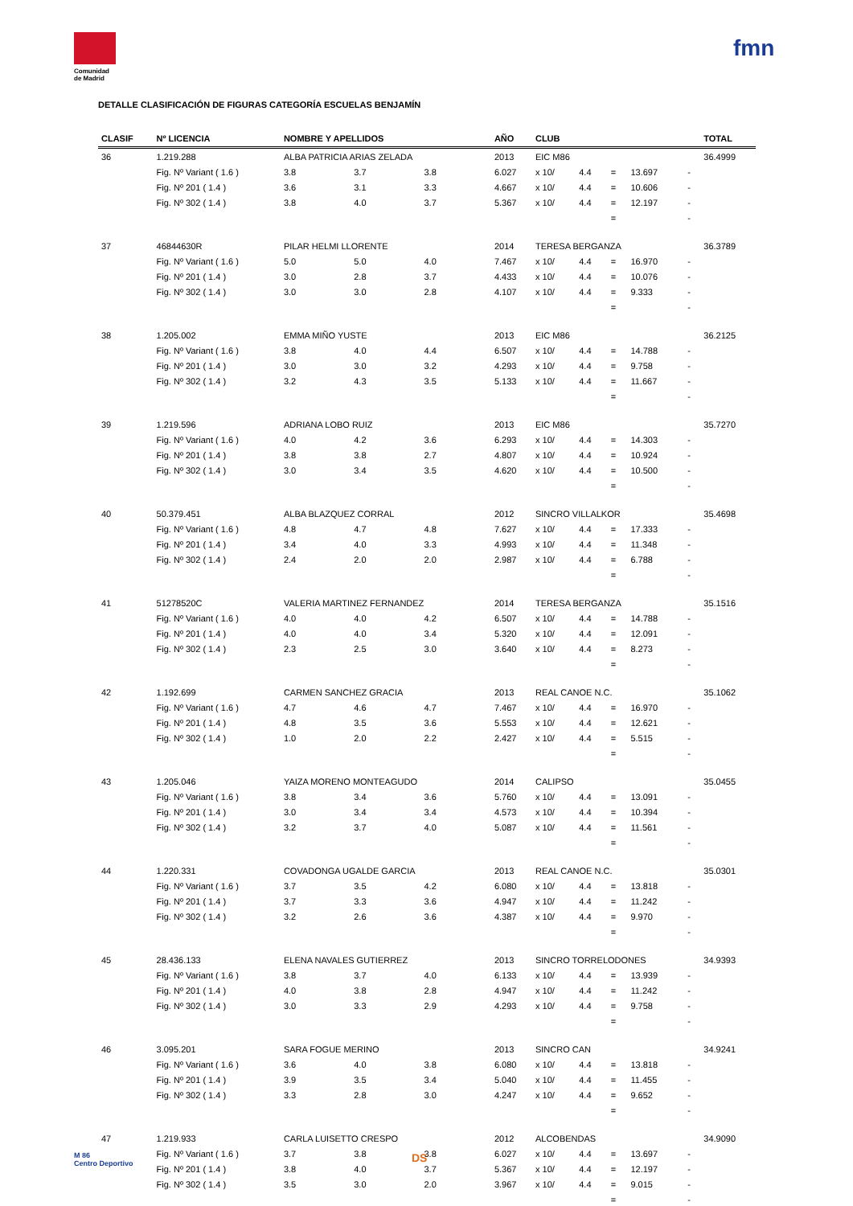Comunidad
de Madrid
fmn
DETALLE CLASIFICACIÓN DE FIGURAS CATEGORÍA ESCUELAS BENJAMÍN
| CLASIF | Nº LICENCIA | NOMBRE Y APELLIDOS | | | AÑO | CLUB | | | | | TOTAL |
| --- | --- | --- | --- | --- | --- | --- | --- | --- | --- | --- | --- |
| 36 | 1.219.288 | ALBA PATRICIA ARIAS ZELADA | | | 2013 | EIC M86 | | | | | 36.4999 |
| | Fig. Nº Variant ( 1.6 ) | 3.8 | 3.7 | 3.8 | 6.027 | x 10/ | 4.4 | = | 13.697 | - | |
| | Fig. Nº 201 ( 1.4 ) | 3.6 | 3.1 | 3.3 | 4.667 | x 10/ | 4.4 | = | 10.606 | - | |
| | Fig. Nº 302 ( 1.4 ) | 3.8 | 4.0 | 3.7 | 5.367 | x 10/ | 4.4 | = | 12.197 | - | |
| | | | | | | | | = | | - | |
| 37 | 46844630R | PILAR HELMI LLORENTE | | | 2014 | TERESA BERGANZA | | | | | 36.3789 |
| | Fig. Nº Variant ( 1.6 ) | 5.0 | 5.0 | 4.0 | 7.467 | x 10/ | 4.4 | = | 16.970 | - | |
| | Fig. Nº 201 ( 1.4 ) | 3.0 | 2.8 | 3.7 | 4.433 | x 10/ | 4.4 | = | 10.076 | - | |
| | Fig. Nº 302 ( 1.4 ) | 3.0 | 3.0 | 2.8 | 4.107 | x 10/ | 4.4 | = | 9.333 | - | |
| | | | | | | | | = | | - | |
| 38 | 1.205.002 | EMMA MIÑO YUSTE | | | 2013 | EIC M86 | | | | | 36.2125 |
| | Fig. Nº Variant ( 1.6 ) | 3.8 | 4.0 | 4.4 | 6.507 | x 10/ | 4.4 | = | 14.788 | - | |
| | Fig. Nº 201 ( 1.4 ) | 3.0 | 3.0 | 3.2 | 4.293 | x 10/ | 4.4 | = | 9.758 | - | |
| | Fig. Nº 302 ( 1.4 ) | 3.2 | 4.3 | 3.5 | 5.133 | x 10/ | 4.4 | = | 11.667 | - | |
| | | | | | | | | = | | - | |
| 39 | 1.219.596 | ADRIANA LOBO RUIZ | | | 2013 | EIC M86 | | | | | 35.7270 |
| | Fig. Nº Variant ( 1.6 ) | 4.0 | 4.2 | 3.6 | 6.293 | x 10/ | 4.4 | = | 14.303 | - | |
| | Fig. Nº 201 ( 1.4 ) | 3.8 | 3.8 | 2.7 | 4.807 | x 10/ | 4.4 | = | 10.924 | - | |
| | Fig. Nº 302 ( 1.4 ) | 3.0 | 3.4 | 3.5 | 4.620 | x 10/ | 4.4 | = | 10.500 | - | |
| | | | | | | | | = | | - | |
| 40 | 50.379.451 | ALBA BLAZQUEZ CORRAL | | | 2012 | SINCRO VILLALKOR | | | | | 35.4698 |
| | Fig. Nº Variant ( 1.6 ) | 4.8 | 4.7 | 4.8 | 7.627 | x 10/ | 4.4 | = | 17.333 | - | |
| | Fig. Nº 201 ( 1.4 ) | 3.4 | 4.0 | 3.3 | 4.993 | x 10/ | 4.4 | = | 11.348 | - | |
| | Fig. Nº 302 ( 1.4 ) | 2.4 | 2.0 | 2.0 | 2.987 | x 10/ | 4.4 | = | 6.788 | - | |
| | | | | | | | | = | | - | |
| 41 | 51278520C | VALERIA MARTINEZ FERNANDEZ | | | 2014 | TERESA BERGANZA | | | | | 35.1516 |
| | Fig. Nº Variant ( 1.6 ) | 4.0 | 4.0 | 4.2 | 6.507 | x 10/ | 4.4 | = | 14.788 | - | |
| | Fig. Nº 201 ( 1.4 ) | 4.0 | 4.0 | 3.4 | 5.320 | x 10/ | 4.4 | = | 12.091 | - | |
| | Fig. Nº 302 ( 1.4 ) | 2.3 | 2.5 | 3.0 | 3.640 | x 10/ | 4.4 | = | 8.273 | - | |
| | | | | | | | | = | | - | |
| 42 | 1.192.699 | CARMEN SANCHEZ GRACIA | | | 2013 | REAL CANOE N.C. | | | | | 35.1062 |
| | Fig. Nº Variant ( 1.6 ) | 4.7 | 4.6 | 4.7 | 7.467 | x 10/ | 4.4 | = | 16.970 | - | |
| | Fig. Nº 201 ( 1.4 ) | 4.8 | 3.5 | 3.6 | 5.553 | x 10/ | 4.4 | = | 12.621 | - | |
| | Fig. Nº 302 ( 1.4 ) | 1.0 | 2.0 | 2.2 | 2.427 | x 10/ | 4.4 | = | 5.515 | - | |
| | | | | | | | | = | | - | |
| 43 | 1.205.046 | YAIZA MORENO MONTEAGUDO | | | 2014 | CALIPSO | | | | | 35.0455 |
| | Fig. Nº Variant ( 1.6 ) | 3.8 | 3.4 | 3.6 | 5.760 | x 10/ | 4.4 | = | 13.091 | - | |
| | Fig. Nº 201 ( 1.4 ) | 3.0 | 3.4 | 3.4 | 4.573 | x 10/ | 4.4 | = | 10.394 | - | |
| | Fig. Nº 302 ( 1.4 ) | 3.2 | 3.7 | 4.0 | 5.087 | x 10/ | 4.4 | = | 11.561 | - | |
| | | | | | | | | = | | - | |
| 44 | 1.220.331 | COVADONGA UGALDE GARCIA | | | 2013 | REAL CANOE N.C. | | | | | 35.0301 |
| | Fig. Nº Variant ( 1.6 ) | 3.7 | 3.5 | 4.2 | 6.080 | x 10/ | 4.4 | = | 13.818 | - | |
| | Fig. Nº 201 ( 1.4 ) | 3.7 | 3.3 | 3.6 | 4.947 | x 10/ | 4.4 | = | 11.242 | - | |
| | Fig. Nº 302 ( 1.4 ) | 3.2 | 2.6 | 3.6 | 4.387 | x 10/ | 4.4 | = | 9.970 | - | |
| | | | | | | | | = | | - | |
| 45 | 28.436.133 | ELENA NAVALES GUTIERREZ | | | 2013 | SINCRO TORRELODONES | | | | | 34.9393 |
| | Fig. Nº Variant ( 1.6 ) | 3.8 | 3.7 | 4.0 | 6.133 | x 10/ | 4.4 | = | 13.939 | - | |
| | Fig. Nº 201 ( 1.4 ) | 4.0 | 3.8 | 2.8 | 4.947 | x 10/ | 4.4 | = | 11.242 | - | |
| | Fig. Nº 302 ( 1.4 ) | 3.0 | 3.3 | 2.9 | 4.293 | x 10/ | 4.4 | = | 9.758 | - | |
| | | | | | | | | = | | - | |
| 46 | 3.095.201 | SARA FOGUE MERINO | | | 2013 | SINCRO CAN | | | | | 34.9241 |
| | Fig. Nº Variant ( 1.6 ) | 3.6 | 4.0 | 3.8 | 6.080 | x 10/ | 4.4 | = | 13.818 | - | |
| | Fig. Nº 201 ( 1.4 ) | 3.9 | 3.5 | 3.4 | 5.040 | x 10/ | 4.4 | = | 11.455 | - | |
| | Fig. Nº 302 ( 1.4 ) | 3.3 | 2.8 | 3.0 | 4.247 | x 10/ | 4.4 | = | 9.652 | - | |
| | | | | | | | | = | | - | |
| 47 | 1.219.933 | CARLA LUISETTO CRESPO | | | 2012 | ALCOBENDAS | | | | | 34.9090 |
| | Fig. Nº Variant ( 1.6 ) | 3.7 | 3.8 | 3.8 | 6.027 | x 10/ | 4.4 | = | 13.697 | - | |
| | Fig. Nº 201 ( 1.4 ) | 3.8 | 4.0 | 3.7 | 5.367 | x 10/ | 4.4 | = | 12.197 | - | |
| | Fig. Nº 302 ( 1.4 ) | 3.5 | 3.0 | 2.0 | 3.967 | x 10/ | 4.4 | = | 9.015 | - | |
| | | | | | | | | = | | - | |
M 86
Centro Deportivo
DS